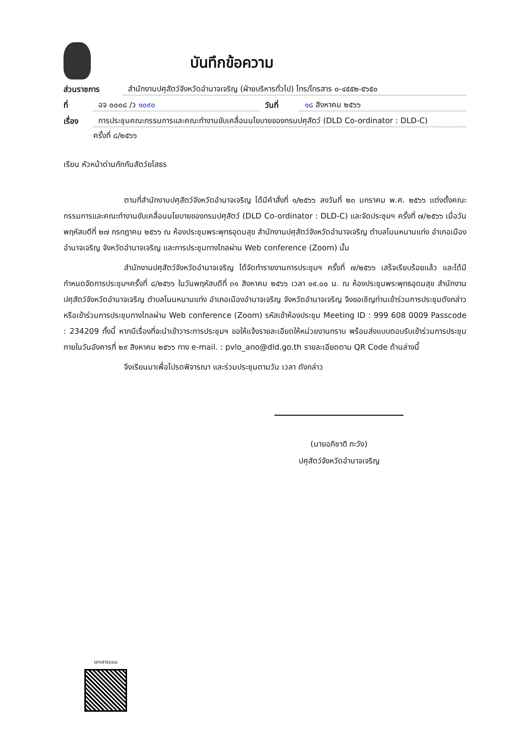บันทึกข้อความ
ส่วนราชการ สำนักงานปศุสัตว์จังหวัดอำนาจเจริญ (ฝ่ายบริหารทั่วไป) โทร/โทรสาร ๐-๔๕๕๒-๕๖๕๐
ที่ อจ ๐๐๐๘ /ว ๑๐๙๐ วันที่ ๑๘ สิงหาคม ๒๕๖๖
เรื่อง การประชุมคณะกรรมการและคณะทำงานขับเคลื่อนนโยบายของกรมปศุสัตว์ (DLD Co-ordinator : DLD-C)
ครั้งที่ ๘/๒๕๖๖
เรียน หัวหน้าด่านกักกันสัตว์ยโสธร
ตามที่สำนักงานปศุสัตว์จังหวัดอำนาจเจริญ ได้มีคำสั่งที่ ๑/๒๕๖๖ ลงวันที่ ๒๓ มกราคม พ.ศ. ๒๕๖๖ แต่งตั้งคณะกรรมการและคณะทำงานขับเคลื่อนนโยบายของกรมปศุสัตว์ (DLD Co-ordinator : DLD-C) และจัดประชุมฯ ครั้งที่ ๗/๒๕๖๖ เมื่อวันพฤหัสบดีที่ ๒๗ กรกฎาคม ๒๕๖๖ ณ ห้องประชุมพระพุทธอุดมสุข สำนักงานปศุสัตว์จังหวัดอำนาจเจริญ ตำบลโนนหนามแท่ง อำเภอเมืองอำนาจเจริญ จังหวัดอำนาจเจริญ และการประชุมทางไกลผ่าน Web conference (Zoom) นั้น
สำนักงานปศุสัตว์จังหวัดอำนาจเจริญ ได้จัดทำรายงานการประชุมฯ ครั้งที่ ๗/๒๕๖๖ เสร็จเรียบร้อยแล้ว และได้มีกำหนดจัดการประชุมฯครั้งที่ ๘/๒๕๖๖ ในวันพฤหัสบดีที่ ๓๑ สิงหาคม ๒๕๖๖ เวลา ๐๙.๐๐ น. ณ ห้องประชุมพระพุทธอุดมสุข สำนักงานปศุสัตว์จังหวัดอำนาจเจริญ ตำบลโนนหนามแท่ง อำเภอเมืองอำนาจเจริญ จังหวัดอำนาจเจริญ จึงขอเชิญท่านเข้าร่วมการประชุมดังกล่าว หรือเข้าร่วมการประชุมทางไกลผ่าน Web conference (Zoom) รหัสเข้าห้องประชุม Meeting ID : 999 608 0009 Passcode : 234209 ทั้งนี้ หากมีเรื่องที่จะนำเข้าวาระการประชุมฯ ขอให้แจ้งรายละเอียดให้หน่วยงานทราบ พร้อมส่งแบบตอบรับเข้าร่วมการประชุมภายในวันอังคารที่ ๒๙ สิงหาคม ๒๕๖๖ ทาง e-mail. : pvlo_ano@dld.go.th รายละเอียดตาม QR Code ด้านล่างนี้
จึงเรียนมาเพื่อโปรดพิจารณา และร่วมประชุมตามวัน เวลา ดังกล่าว
(นายอภิชาติ ภะวัง)
ปศุสัตว์จังหวัดอำนาจเจริญ
เอกสารแนบ